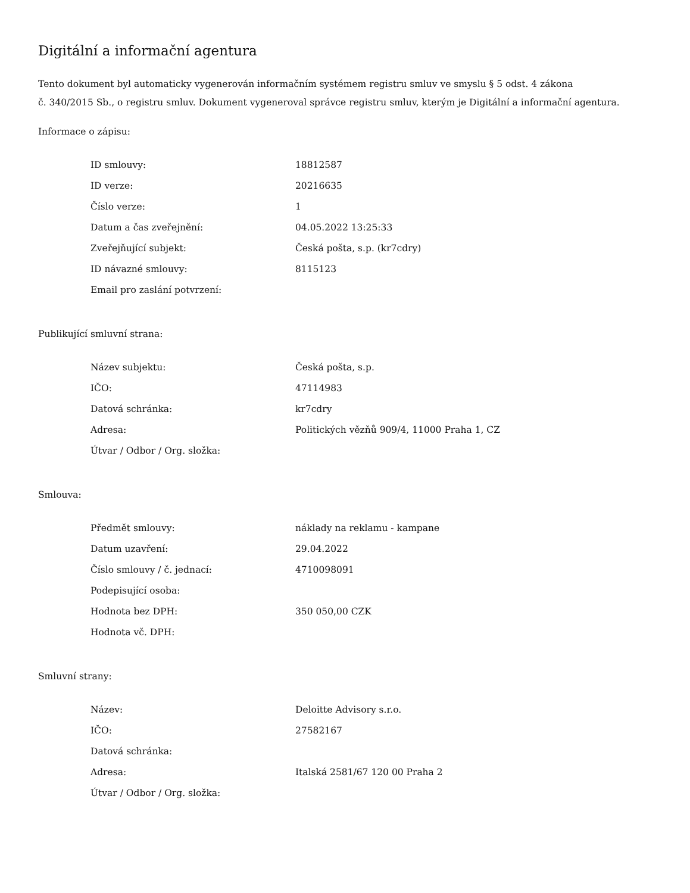Digitální a informační agentura
Tento dokument byl automaticky vygenerován informačním systémem registru smluv ve smyslu § 5 odst. 4 zákona
č. 340/2015 Sb., o registru smluv. Dokument vygeneroval správce registru smluv, kterým je Digitální a informační agentura.
Informace o zápisu:
| ID smlouvy: | 18812587 |
| ID verze: | 20216635 |
| Číslo verze: | 1 |
| Datum a čas zveřejnění: | 04.05.2022 13:25:33 |
| Zveřejňující subjekt: | Česká pošta, s.p. (kr7cdry) |
| ID návazné smlouvy: | 8115123 |
| Email pro zaslání potvrzení: | |
Publikující smluvní strana:
| Název subjektu: | Česká pošta, s.p. |
| IČO: | 47114983 |
| Datová schránka: | kr7cdry |
| Adresa: | Politických vězňů 909/4, 11000 Praha 1, CZ |
| Útvar / Odbor / Org. složka: | |
Smlouva:
| Předmět smlouvy: | náklady na reklamu - kampane |
| Datum uzavření: | 29.04.2022 |
| Číslo smlouvy / č. jednací: | 4710098091 |
| Podepisující osoba: | |
| Hodnota bez DPH: | 350 050,00 CZK |
| Hodnota vč. DPH: | |
Smluvní strany:
| Název: | Deloitte Advisory s.r.o. |
| IČO: | 27582167 |
| Datová schránka: | |
| Adresa: | Italská 2581/67 120 00 Praha 2 |
| Útvar / Odbor / Org. složka: | |